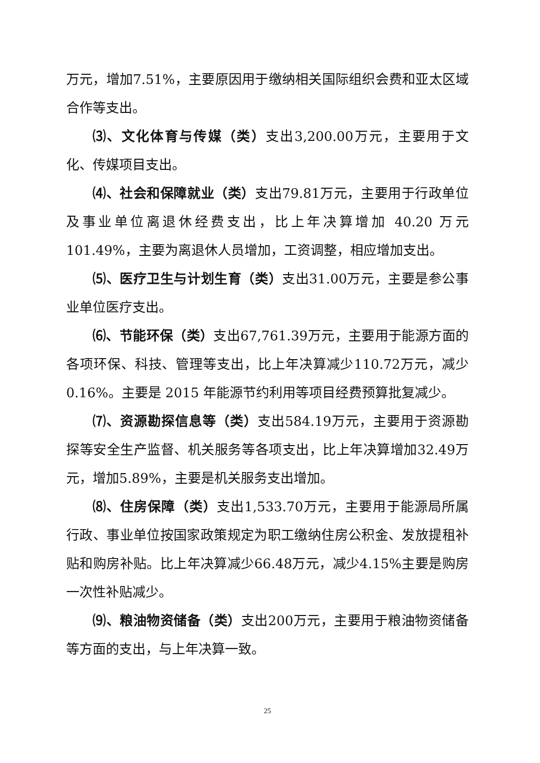万元，增加7.51%，主要原因用于缴纳相关国际组织会费和亚太区域合作等支出。
⑶、文化体育与传媒（类）支出3,200.00万元，主要用于文化、传媒项目支出。
⑷、社会和保障就业（类）支出79.81万元，主要用于行政单位及事业单位离退休经费支出，比上年决算增加 40.20 万元101.49%，主要为离退休人员增加，工资调整，相应增加支出。
⑸、医疗卫生与计划生育（类）支出31.00万元，主要是参公事业单位医疗支出。
⑹、节能环保（类）支出67,761.39万元，主要用于能源方面的各项环保、科技、管理等支出，比上年决算减少110.72万元，减少 0.16%。主要是 2015 年能源节约利用等项目经费预算批复减少。
⑺、资源勘探信息等（类）支出584.19万元，主要用于资源勘探等安全生产监督、机关服务等各项支出，比上年决算增加32.49万元，增加5.89%，主要是机关服务支出增加。
⑻、住房保障（类）支出1,533.70万元，主要用于能源局所属行政、事业单位按国家政策规定为职工缴纳住房公积金、发放提租补贴和购房补贴。比上年决算减少66.48万元，减少4.15%主要是购房一次性补贴减少。
⑼、粮油物资储备（类）支出200万元，主要用于粮油物资储备等方面的支出，与上年决算一致。
25